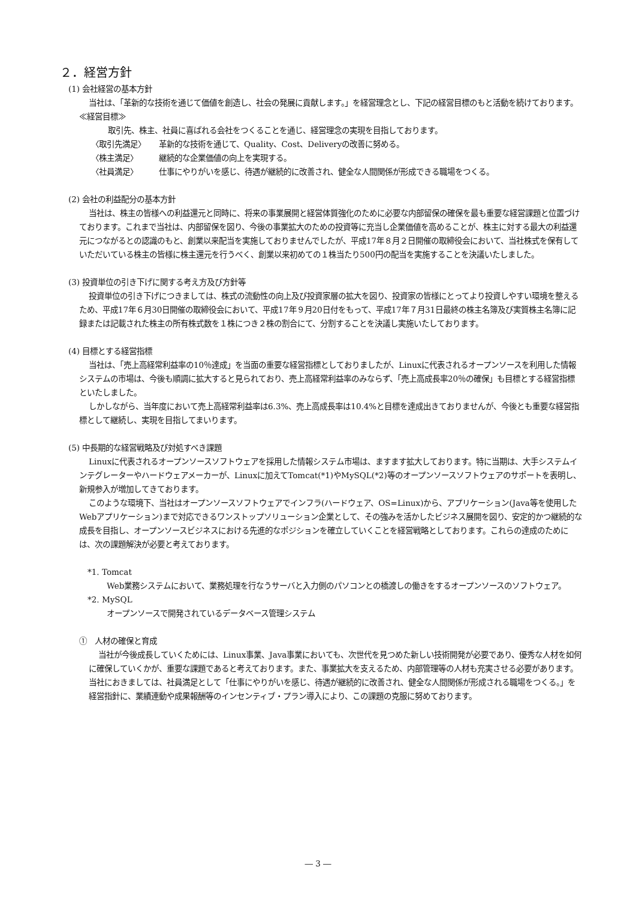２．経営方針
(1) 会社経営の基本方針
当社は、「革新的な技術を通じて価値を創造し、社会の発展に貢献します。」を経営理念とし、下記の経営目標のもと活動を続けております。
≪経営目標≫
取引先、株主、社員に喜ばれる会社をつくることを通じ、経営理念の実現を目指しております。
〈取引先満足〉 革新的な技術を通じて、Quality、Cost、Deliveryの改善に努める。
〈株主満足〉 継続的な企業価値の向上を実現する。
〈社員満足〉 仕事にやりがいを感じ、待遇が継続的に改善され、健全な人間関係が形成できる職場をつくる。
(2) 会社の利益配分の基本方針
当社は、株主の皆様への利益還元と同時に、将来の事業展開と経営体質強化のために必要な内部留保の確保を最も重要な経営課題と位置づけております。これまで当社は、内部留保を図り、今後の事業拡大のための投資等に充当し企業価値を高めることが、株主に対する最大の利益還元につながるとの認識のもと、創業以来配当を実施しておりませんでしたが、平成17年８月２日開催の取締役会において、当社株式を保有していただいている株主の皆様に株主還元を行うべく、創業以来初めての１株当たり500円の配当を実施することを決議いたしました。
(3) 投資単位の引き下げに関する考え方及び方針等
投資単位の引き下げにつきましては、株式の流動性の向上及び投資家層の拡大を図り、投資家の皆様にとってより投資しやすい環境を整えるため、平成17年６月30日開催の取締役会において、平成17年９月20日付をもって、平成17年７月31日最終の株主名簿及び実質株主名簿に記録または記載された株主の所有株式数を１株につき２株の割合にて、分割することを決議し実施いたしております。
(4) 目標とする経営指標
当社は、「売上高経常利益率の10％達成」を当面の重要な経営指標としておりましたが、Linuxに代表されるオープンソースを利用した情報システムの市場は、今後も順調に拡大すると見られており、売上高経常利益率のみならず、「売上高成長率20％の確保」も目標とする経営指標といたしました。
しかしながら、当年度において売上高経常利益率は6.3%、売上高成長率は10.4%と目標を達成出きておりませんが、今後とも重要な経営指標として継続し、実現を目指してまいります。
(5) 中長期的な経営戦略及び対処すべき課題
Linuxに代表されるオープンソースソフトウェアを採用した情報システム市場は、ますます拡大しております。特に当期は、大手システムインテグレーターやハードウェアメーカーが、Linuxに加えてTomcat(*1)やMySQL(*2)等のオープンソースソフトウェアのサポートを表明し、新規参入が増加してきております。
このような環境下、当社はオープンソースソフトウェアでインフラ(ハードウェア、OS=Linux)から、アプリケーション(Java等を使用したWebアプリケーション)まで対応できるワンストップソリューション企業として、その強みを活かしたビジネス展開を図り、安定的かつ継続的な成長を目指し、オープンソースビジネスにおける先進的なポジションを確立していくことを経営戦略としております。これらの達成のためには、次の課題解決が必要と考えております。
*1. Tomcat
Web業務システムにおいて、業務処理を行なうサーバと入力側のパソコンとの橋渡しの働きをするオープンソースのソフトウェア。
*2. MySQL
オープンソースで開発されているデータベース管理システム
①　人材の確保と育成
当社が今後成長していくためには、Linux事業、Java事業においても、次世代を見つめた新しい技術開発が必要であり、優秀な人材を如何に確保していくかが、重要な課題であると考えております。また、事業拡大を支えるため、内部管理等の人材も充実させる必要があります。当社におきましては、社員満足として「仕事にやりがいを感じ、待遇が継続的に改善され、健全な人間関係が形成される職場をつくる。」を経営指針に、業績連動や成果報酬等のインセンティブ・プラン導入により、この課題の克服に努めております。
― 3 ―